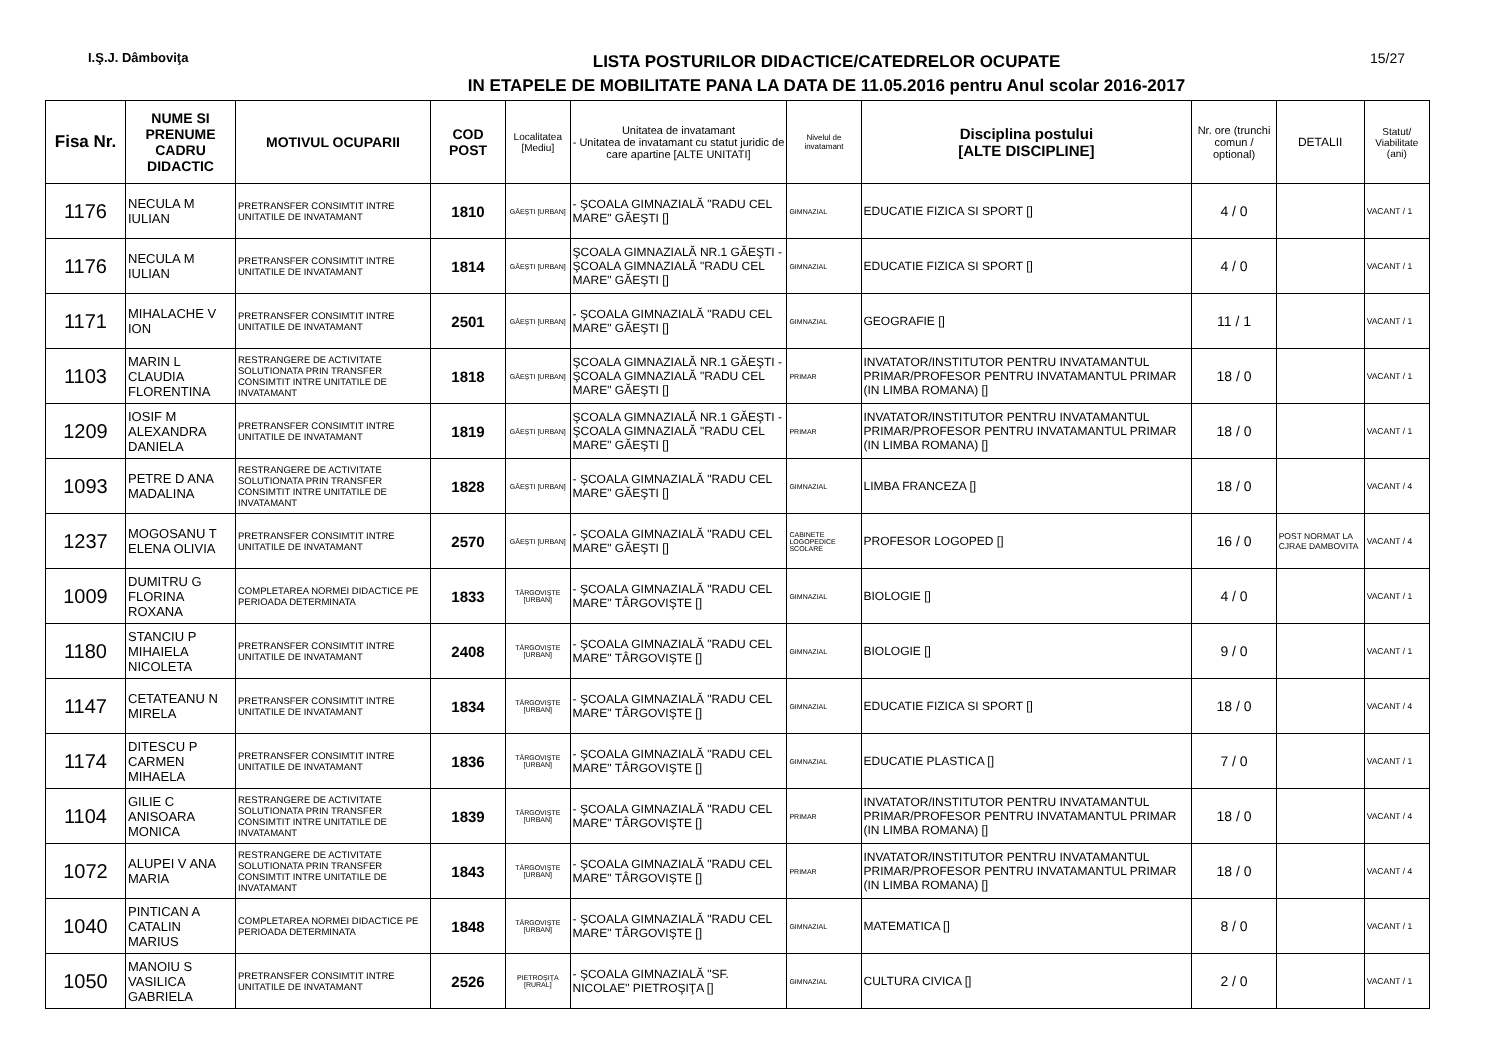I.Ş.J. Dâmboviţa
LISTA POSTURILOR DIDACTICE/CATEDRELOR OCUPATE
IN ETAPELE DE MOBILITATE PANA LA DATA DE 11.05.2016 pentru Anul scolar 2016-2017
15/27
| Fisa Nr. | NUME SI PRENUME CADRU DIDACTIC | MOTIVUL OCUPARII | COD POST | Localitatea [Mediu] | Unitatea de invatamant - Unitatea de invatamant cu statut juridic de care apartine [ALTE UNITATI] | Nivelul de invatamant | Disciplina postului [ALTE DISCIPLINE] | Nr. ore (trunchi comun / optional) | DETALII | Statut/ Viabilitate (ani) |
| --- | --- | --- | --- | --- | --- | --- | --- | --- | --- | --- |
| 1176 | NECULA M IULIAN | PRETRANSFER CONSIMTIT INTRE UNITATILE DE INVATAMANT | 1810 | GĂEŞTI [URBAN] | - ŞCOALA GIMNAZIALĂ "RADU CEL MARE" GĂEŞTI [] | GIMNAZIAL | EDUCATIE FIZICA SI SPORT [] | 4 / 0 | | VACANT / 1 |
| 1176 | NECULA M IULIAN | PRETRANSFER CONSIMTIT INTRE UNITATILE DE INVATAMANT | 1814 | GĂEŞTI [URBAN] | ŞCOALA GIMNAZIALĂ NR.1 GĂEŞTI - ŞCOALA GIMNAZIALĂ "RADU CEL MARE" GĂEŞTI [] | GIMNAZIAL | EDUCATIE FIZICA SI SPORT [] | 4 / 0 | | VACANT / 1 |
| 1171 | MIHALACHE V ION | PRETRANSFER CONSIMTIT INTRE UNITATILE DE INVATAMANT | 2501 | GĂEŞTI [URBAN] | - ŞCOALA GIMNAZIALĂ "RADU CEL MARE" GĂEŞTI [] | GIMNAZIAL | GEOGRAFIE [] | 11 / 1 | | VACANT / 1 |
| 1103 | MARIN L CLAUDIA FLORENTINA | RESTRANGERE DE ACTIVITATE SOLUTIONATA PRIN TRANSFER CONSIMTIT INTRE UNITATILE DE INVATAMANT | 1818 | GĂEŞTI [URBAN] | ŞCOALA GIMNAZIALĂ NR.1 GĂEŞTI - ŞCOALA GIMNAZIALĂ "RADU CEL MARE" GĂEŞTI [] | PRIMAR | INVATATOR/INSTITUTOR PENTRU INVATAMANTUL PRIMAR/PROFESOR PENTRU INVATAMANTUL PRIMAR (IN LIMBA ROMANA) [] | 18 / 0 | | VACANT / 1 |
| 1209 | IOSIF M ALEXANDRA DANIELA | PRETRANSFER CONSIMTIT INTRE UNITATILE DE INVATAMANT | 1819 | GĂEŞTI [URBAN] | ŞCOALA GIMNAZIALĂ NR.1 GĂEŞTI - ŞCOALA GIMNAZIALĂ "RADU CEL MARE" GĂEŞTI [] | PRIMAR | INVATATOR/INSTITUTOR PENTRU INVATAMANTUL PRIMAR/PROFESOR PENTRU INVATAMANTUL PRIMAR (IN LIMBA ROMANA) [] | 18 / 0 | | VACANT / 1 |
| 1093 | PETRE D ANA MADALINA | RESTRANGERE DE ACTIVITATE SOLUTIONATA PRIN TRANSFER CONSIMTIT INTRE UNITATILE DE INVATAMANT | 1828 | GĂEŞTI [URBAN] | - ŞCOALA GIMNAZIALĂ "RADU CEL MARE" GĂEŞTI [] | GIMNAZIAL | LIMBA FRANCEZA [] | 18 / 0 | | VACANT / 4 |
| 1237 | MOGOSANU T ELENA OLIVIA | PRETRANSFER CONSIMTIT INTRE UNITATILE DE INVATAMANT | 2570 | GĂEŞTI [URBAN] | - ŞCOALA GIMNAZIALĂ "RADU CEL MARE" GĂEŞTI [] | CABINETE LOGOPEDICE SCOLARE | PROFESOR LOGOPED [] | 16 / 0 | POST NORMAT LA CJRAE DAMBOVITA | VACANT / 4 |
| 1009 | DUMITRU G FLORINA ROXANA | COMPLETAREA NORMEI DIDACTICE PE PERIOADA DETERMINATA | 1833 | TÂRGOVIŞTE [URBAN] | - ŞCOALA GIMNAZIALĂ "RADU CEL MARE" TÂRGOVIŞTE [] | GIMNAZIAL | BIOLOGIE [] | 4 / 0 | | VACANT / 1 |
| 1180 | STANCIU P MIHAIELA NICOLETA | PRETRANSFER CONSIMTIT INTRE UNITATILE DE INVATAMANT | 2408 | TÂRGOVIŞTE [URBAN] | - ŞCOALA GIMNAZIALĂ "RADU CEL MARE" TÂRGOVIŞTE [] | GIMNAZIAL | BIOLOGIE [] | 9 / 0 | | VACANT / 1 |
| 1147 | CETATEANU N MIRELA | PRETRANSFER CONSIMTIT INTRE UNITATILE DE INVATAMANT | 1834 | TÂRGOVIŞTE [URBAN] | - ŞCOALA GIMNAZIALĂ "RADU CEL MARE" TÂRGOVIŞTE [] | GIMNAZIAL | EDUCATIE FIZICA SI SPORT [] | 18 / 0 | | VACANT / 4 |
| 1174 | DITESCU P CARMEN MIHAELA | PRETRANSFER CONSIMTIT INTRE UNITATILE DE INVATAMANT | 1836 | TÂRGOVIŞTE [URBAN] | - ŞCOALA GIMNAZIALĂ "RADU CEL MARE" TÂRGOVIŞTE [] | GIMNAZIAL | EDUCATIE PLASTICA [] | 7 / 0 | | VACANT / 1 |
| 1104 | GILIE C ANISOARA MONICA | RESTRANGERE DE ACTIVITATE SOLUTIONATA PRIN TRANSFER CONSIMTIT INTRE UNITATILE DE INVATAMANT | 1839 | TÂRGOVIŞTE [URBAN] | - ŞCOALA GIMNAZIALĂ "RADU CEL MARE" TÂRGOVIŞTE [] | PRIMAR | INVATATOR/INSTITUTOR PENTRU INVATAMANTUL PRIMAR/PROFESOR PENTRU INVATAMANTUL PRIMAR (IN LIMBA ROMANA) [] | 18 / 0 | | VACANT / 4 |
| 1072 | ALUPEI V ANA MARIA | RESTRANGERE DE ACTIVITATE SOLUTIONATA PRIN TRANSFER CONSIMTIT INTRE UNITATILE DE INVATAMANT | 1843 | TÂRGOVIŞTE [URBAN] | - ŞCOALA GIMNAZIALĂ "RADU CEL MARE" TÂRGOVIŞTE [] | PRIMAR | INVATATOR/INSTITUTOR PENTRU INVATAMANTUL PRIMAR/PROFESOR PENTRU INVATAMANTUL PRIMAR (IN LIMBA ROMANA) [] | 18 / 0 | | VACANT / 4 |
| 1040 | PINTICAN A CATALIN MARIUS | COMPLETAREA NORMEI DIDACTICE PE PERIOADA DETERMINATA | 1848 | TÂRGOVIŞTE [URBAN] | - ŞCOALA GIMNAZIALĂ "RADU CEL MARE" TÂRGOVIŞTE [] | GIMNAZIAL | MATEMATICA [] | 8 / 0 | | VACANT / 1 |
| 1050 | MANOIU S VASILICA GABRIELA | PRETRANSFER CONSIMTIT INTRE UNITATILE DE INVATAMANT | 2526 | PIETROŞIŢA [RURAL] | - ŞCOALA GIMNAZIALĂ "SF. NICOLAE" PIETROŞIŢA [] | GIMNAZIAL | CULTURA CIVICA [] | 2 / 0 | | VACANT / 1 |